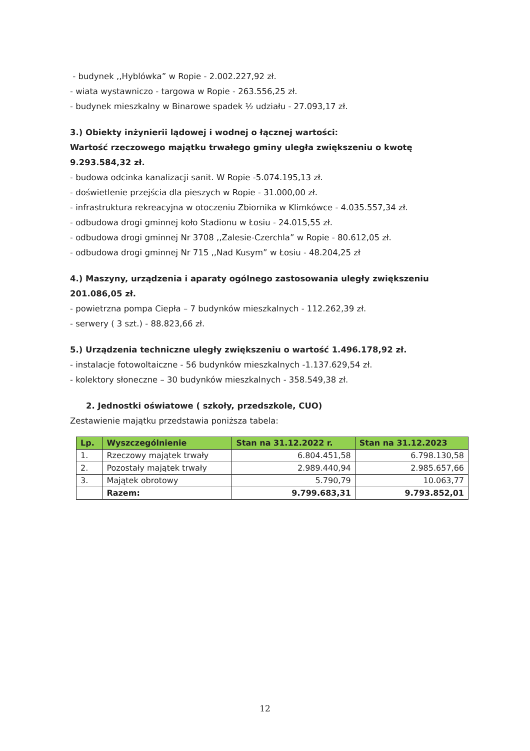- budynek ,,Hyblówka” w Ropie - 2.002.227,92 zł.
- wiata wystawniczo - targowa w Ropie - 263.556,25 zł.
- budynek mieszkalny w Binarowe spadek ½ udziału - 27.093,17 zł.
3.) Obiekty inżynierii lądowej i wodnej o łącznej wartości:
Wartość rzeczowego majątku trwałego gminy uległa zwiększeniu o kwotę 9.293.584,32 zł.
- budowa odcinka kanalizacji sanit. W Ropie -5.074.195,13 zł.
- doświetlenie przejścia dla pieszych w Ropie - 31.000,00 zł.
- infrastruktura rekreacyjna w otoczeniu Zbiornika w Klimkówce - 4.035.557,34 zł.
- odbudowa drogi gminnej koło Stadionu w Łosiu - 24.015,55 zł.
- odbudowa drogi gminnej Nr 3708 ,,Zalesie-Czerchla” w Ropie - 80.612,05 zł.
- odbudowa drogi gminnej Nr 715 ,,Nad Kusym” w Łosiu - 48.204,25 zł
4.) Maszyny, urządzenia i aparaty ogólnego zastosowania uległy zwiększeniu 201.086,05 zł.
- powietrzna pompa Ciepła – 7 budynków mieszkalnych - 112.262,39 zł.
- serwery ( 3 szt.) - 88.823,66 zł.
5.) Urządzenia techniczne uległy zwiększeniu o wartość 1.496.178,92 zł.
- instalacje fotowoltaiczne - 56 budynków mieszkalnych -1.137.629,54 zł.
- kolektory słoneczne – 30 budynków mieszkalnych - 358.549,38 zł.
2. Jednostki oświatowe ( szkoły, przedszkole, CUO)
Zestawienie majątku przedstawia poniższa tabela:
| Lp. | Wyszczególnienie | Stan na 31.12.2022 r. | Stan na 31.12.2023 |
| --- | --- | --- | --- |
| 1. | Rzeczowy majątek trwały | 6.804.451,58 | 6.798.130,58 |
| 2. | Pozostały majątek trwały | 2.989.440,94 | 2.985.657,66 |
| 3. | Majątek obrotowy | 5.790,79 | 10.063,77 |
| | Razem: | 9.799.683,31 | 9.793.852,01 |
12